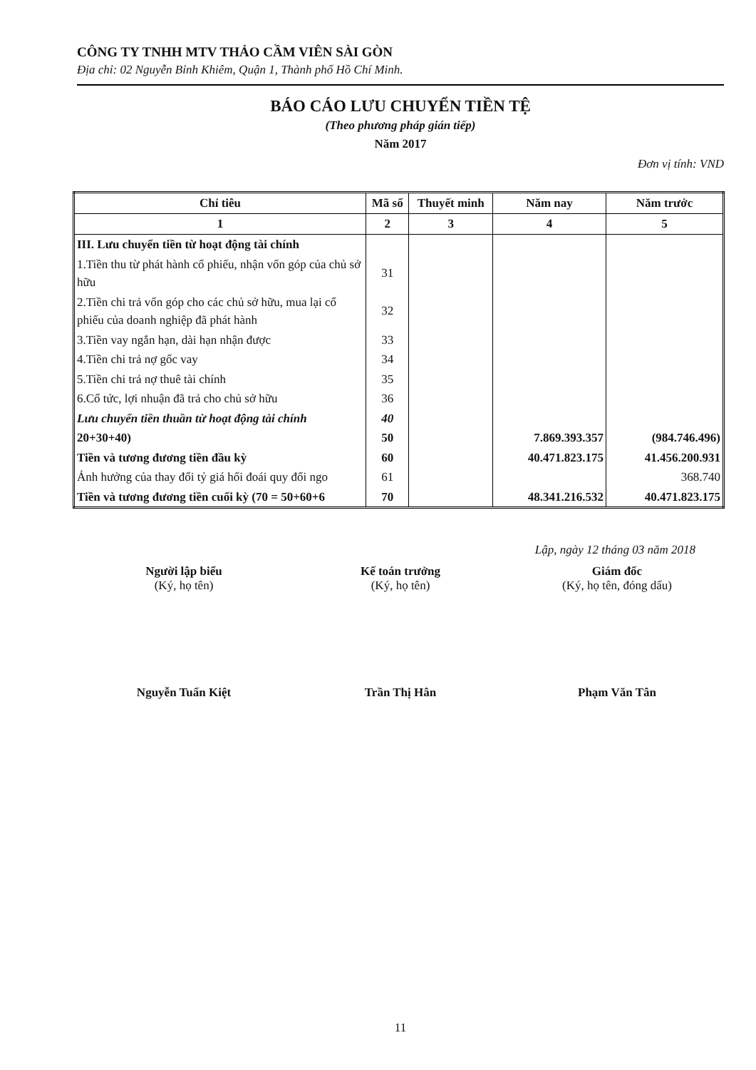CÔNG TY TNHH MTV THẢO CẦM VIÊN SÀI GÒN
Địa chỉ: 02 Nguyễn Bỉnh Khiêm, Quận 1, Thành phố Hồ Chí Minh.
BÁO CÁO LƯU CHUYỂN TIỀN TỆ
(Theo phương pháp gián tiếp)
Năm 2017
Đơn vị tính: VND
| Chỉ tiêu | Mã số | Thuyết minh | Năm nay | Năm trước |
| --- | --- | --- | --- | --- |
| 1 | 2 | 3 | 4 | 5 |
| III. Lưu chuyển tiền từ hoạt động tài chính | | | | |
| 1.Tiền thu từ phát hành cổ phiếu, nhận vốn góp của chủ sở hữu | 31 | | | |
| 2.Tiền chi trả vốn góp cho các chủ sở hữu, mua lại cổ phiếu của doanh nghiệp đã phát hành | 32 | | | |
| 3.Tiền vay ngắn hạn, dài hạn nhận được | 33 | | | |
| 4.Tiền chi trả nợ gốc vay | 34 | | | |
| 5.Tiền chi trả nợ thuê tài chính | 35 | | | |
| 6.Cổ tức, lợi nhuận đã trả cho chủ sở hữu | 36 | | | |
| Lưu chuyển tiền thuần từ hoạt động tài chính | 40 | | | |
| 20+30+40) | 50 | | 7.869.393.357 | (984.746.496) |
| Tiền và tương đương tiền đầu kỳ | 60 | | 40.471.823.175 | 41.456.200.931 |
| Ảnh hưởng của thay đổi tỷ giá hối đoái quy đổi ngo | 61 | | | 368.740 |
| Tiền và tương đương tiền cuối kỳ (70 = 50+60+6 | 70 | | 48.341.216.532 | 40.471.823.175 |
Lập, ngày 12 tháng 03 năm 2018
Người lập biểu
(Ký, họ tên)
Nguyễn Tuấn Kiệt
Kế toán trưởng
(Ký, họ tên)
Trần Thị Hân
Giám đốc
(Ký, họ tên, đóng dấu)
Phạm Văn Tân
11